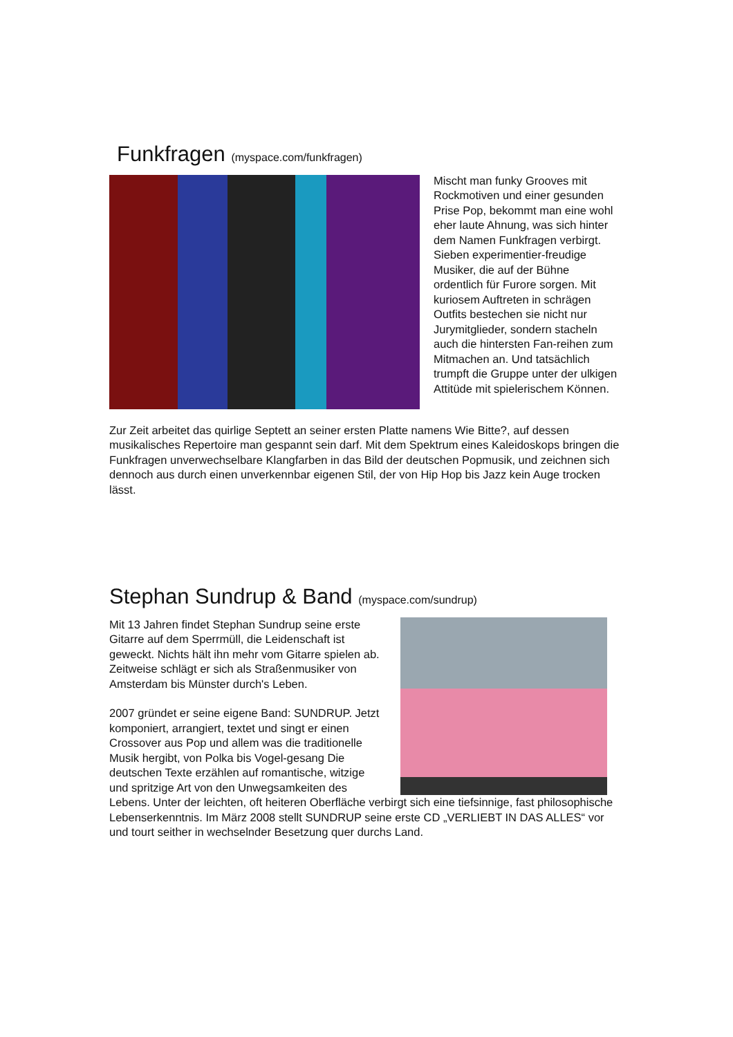Funkfragen (myspace.com/funkfragen)
Mischt man funky Grooves mit Rockmotiven und einer gesunden Prise Pop, bekommt man eine wohl eher laute Ahnung, was sich hinter dem Namen Funkfragen verbirgt. Sieben experimentier-freudige Musiker, die auf der Bühne ordentlich für Furore sorgen. Mit kuriosem Auftreten in schrägen Outfits bestechen sie nicht nur Jurymitglieder, sondern stacheln auch die hintersten Fan-reihen zum Mitmachen an. Und tatsächlich trumpft die Gruppe unter der ulkigen Attitüde mit spielerischem Können.
Zur Zeit arbeitet das quirlige Septett an seiner ersten Platte namens Wie Bitte?, auf dessen musikalisches Repertoire man gespannt sein darf. Mit dem Spektrum eines Kaleidoskops bringen die Funkfragen unverwechselbare Klangfarben in das Bild der deutschen Popmusik, und zeichnen sich dennoch aus durch einen unverkennbar eigenen Stil, der von Hip Hop bis Jazz kein Auge trocken lässt.
Stephan Sundrup & Band (myspace.com/sundrup)
Mit 13 Jahren findet Stephan Sundrup seine erste Gitarre auf dem Sperrmüll, die Leidenschaft ist geweckt. Nichts hält ihn mehr vom Gitarre spielen ab. Zeitweise schlägt er sich als Straßenmusiker von Amsterdam bis Münster durch's Leben.
2007 gründet er seine eigene Band: SUNDRUP. Jetzt komponiert, arrangiert, textet und singt er einen Crossover aus Pop und allem was die traditionelle Musik hergibt, von Polka bis Vogel-gesang Die deutschen Texte erzählen auf romantische, witzige und spritzige Art von den Unwegsamkeiten des Lebens. Unter der leichten, oft heiteren Oberfläche verbirgt sich eine tiefsinnige, fast philosophische Lebenserkenntnis. Im März 2008 stellt SUNDRUP seine erste CD „VERLIEBT IN DAS ALLES“ vor und tourt seither in wechselnder Besetzung quer durchs Land.